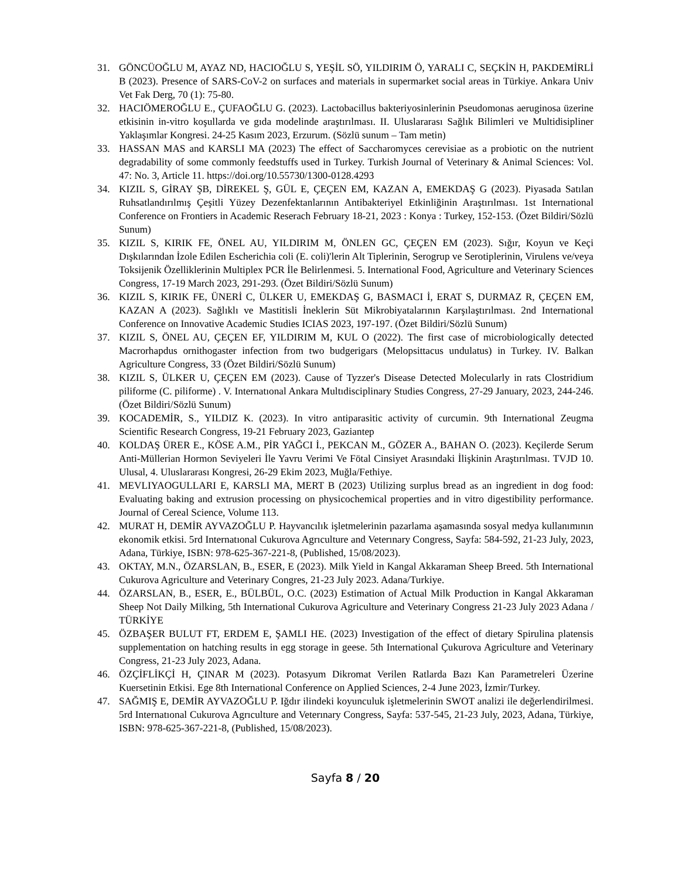31. GÖNCÜOĞLU M, AYAZ ND, HACIOĞLU S, YEŞİL SÖ, YILDIRIM Ö, YARALI C, SEÇKİN H, PAKDEMİRLİ B (2023). Presence of SARS-CoV-2 on surfaces and materials in supermarket social areas in Türkiye. Ankara Univ Vet Fak Derg, 70 (1): 75-80.
32. HACIÖMEROĞLU E., ÇUFAOĞLU G. (2023). Lactobacillus bakteriyosinlerinin Pseudomonas aeruginosa üzerine etkisinin in-vitro koşullarda ve gıda modelinde araştırılması. II. Uluslararası Sağlık Bilimleri ve Multidisipliner Yaklaşımlar Kongresi. 24-25 Kasım 2023, Erzurum. (Sözlü sunum – Tam metin)
33. HASSAN MAS and KARSLI MA (2023) The effect of Saccharomyces cerevisiae as a probiotic on the nutrient degradability of some commonly feedstuffs used in Turkey. Turkish Journal of Veterinary & Animal Sciences: Vol. 47: No. 3, Article 11. https://doi.org/10.55730/1300-0128.4293
34. KIZIL S, GİRAY ŞB, DİREKEL Ş, GÜL E, ÇEÇEN EM, KAZAN A, EMEKDAŞ G (2023). Piyasada Satılan Ruhsatlandırılmış Çeşitli Yüzey Dezenfektanlarının Antibakteriyel Etkinliğinin Araştırılması. 1st International Conference on Frontiers in Academic Reserach February 18-21, 2023 : Konya : Turkey, 152-153. (Özet Bildiri/Sözlü Sunum)
35. KIZIL S, KIRIK FE, ÖNEL AU, YILDIRIM M, ÖNLEN GC, ÇEÇEN EM (2023). Sığır, Koyun ve Keçi Dışkılarından İzole Edilen Escherichia coli (E. coli)'lerin Alt Tiplerinin, Serogrup ve Serotiplerinin, Virulens ve/veya Toksijenik Özelliklerinin Multiplex PCR İle Belirlenmesi. 5. International Food, Agriculture and Veterinary Sciences Congress, 17-19 March 2023, 291-293. (Özet Bildiri/Sözlü Sunum)
36. KIZIL S, KIRIK FE, ÜNERİ C, ÜLKER U, EMEKDAŞ G, BASMACI İ, ERAT S, DURMAZ R, ÇEÇEN EM, KAZAN A (2023). Sağlıklı ve Mastitisli İneklerin Süt Mikrobiyatalarının Karşılaştırılması. 2nd International Conference on Innovative Academic Studies ICIAS 2023, 197-197. (Özet Bildiri/Sözlü Sunum)
37. KIZIL S, ÖNEL AU, ÇEÇEN EF, YILDIRIM M, KUL O (2022). The first case of microbiologically detected Macrorhapdus ornithogaster infection from two budgerigars (Melopsittacus undulatus) in Turkey. IV. Balkan Agriculture Congress, 33 (Özet Bildiri/Sözlü Sunum)
38. KIZIL S, ÜLKER U, ÇEÇEN EM (2023). Cause of Tyzzer's Disease Detected Molecularly in rats Clostridium piliforme (C. piliforme) . V. Internatıonal Ankara Multıdisciplinary Studies Congress, 27-29 January, 2023, 244-246. (Özet Bildiri/Sözlü Sunum)
39. KOCADEMİR, S., YILDIZ K. (2023). In vitro antiparasitic activity of curcumin. 9th International Zeugma Scientific Research Congress, 19-21 February 2023, Gaziantep
40. KOLDAŞ ÜRER E., KÖSE A.M., PİR YAĞCI İ., PEKCAN M., GÖZER A., BAHAN O. (2023). Keçilerde Serum Anti-Müllerian Hormon Seviyeleri İle Yavru Verimi Ve Fötal Cinsiyet Arasındaki İlişkinin Araştırılması. TVJD 10. Ulusal, 4. Uluslararası Kongresi, 26-29 Ekim 2023, Muğla/Fethiye.
41. MEVLIYAOGULLARI E, KARSLI MA, MERT B (2023) Utilizing surplus bread as an ingredient in dog food: Evaluating baking and extrusion processing on physicochemical properties and in vitro digestibility performance. Journal of Cereal Science, Volume 113.
42. MURAT H, DEMİR AYVAZOĞLU P. Hayvancılık işletmelerinin pazarlama aşamasında sosyal medya kullanımının ekonomik etkisi. 5rd Internatıonal Cukurova Agrıculture and Veterınary Congress, Sayfa: 584-592, 21-23 July, 2023, Adana, Türkiye, ISBN: 978-625-367-221-8, (Published, 15/08/2023).
43. OKTAY, M.N., ÖZARSLAN, B., ESER, E (2023). Milk Yield in Kangal Akkaraman Sheep Breed. 5th International Cukurova Agriculture and Veterinary Congres, 21-23 July 2023. Adana/Turkiye.
44. ÖZARSLAN, B., ESER, E., BÜLBÜL, O.C. (2023) Estimation of Actual Milk Production in Kangal Akkaraman Sheep Not Daily Milking, 5th International Cukurova Agriculture and Veterinary Congress 21-23 July 2023 Adana / TÜRKİYE
45. ÖZBAŞER BULUT FT, ERDEM E, ŞAMLI HE. (2023) Investigation of the effect of dietary Spirulina platensis supplementation on hatching results in egg storage in geese. 5th International Çukurova Agriculture and Veterinary Congress, 21-23 July 2023, Adana.
46. ÖZÇİFLİKÇİ H, ÇINAR M (2023). Potasyum Dikromat Verilen Ratlarda Bazı Kan Parametreleri Üzerine Kuersetinin Etkisi. Ege 8th International Conference on Applied Sciences, 2-4 June 2023, İzmir/Turkey.
47. SAĞMIŞ E, DEMİR AYVAZOĞLU P. Iğdır ilindeki koyunculuk işletmelerinin SWOT analizi ile değerlendirilmesi. 5rd Internatıonal Cukurova Agrıculture and Veterınary Congress, Sayfa: 537-545, 21-23 July, 2023, Adana, Türkiye, ISBN: 978-625-367-221-8, (Published, 15/08/2023).
Sayfa 8 / 20